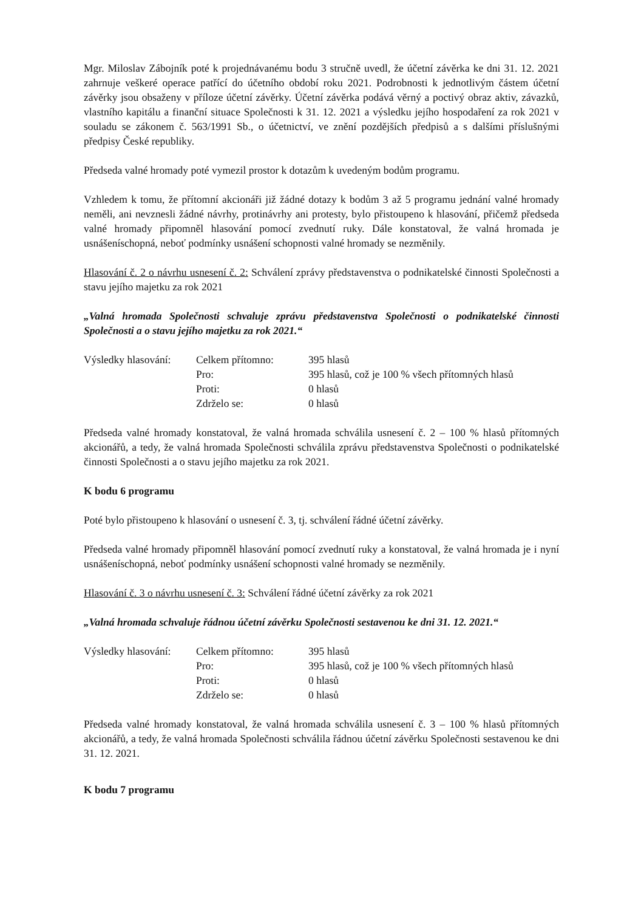Mgr. Miloslav Zábojník poté k projednávanému bodu 3 stručně uvedl, že účetní závěrka ke dni 31. 12. 2021 zahrnuje veškeré operace patřící do účetního období roku 2021. Podrobnosti k jednotlivým částem účetní závěrky jsou obsaženy v příloze účetní závěrky. Účetní závěrka podává věrný a poctivý obraz aktiv, závazků, vlastního kapitálu a finanční situace Společnosti k 31. 12. 2021 a výsledku jejího hospodaření za rok 2021 v souladu se zákonem č. 563/1991 Sb., o účetnictví, ve znění pozdějších předpisů a s dalšími příslušnými předpisy České republiky.
Předseda valné hromady poté vymezil prostor k dotazům k uvedeným bodům programu.
Vzhledem k tomu, že přítomní akcionáři již žádné dotazy k bodům 3 až 5 programu jednání valné hromady neměli, ani nevznesli žádné návrhy, protinávrhy ani protesty, bylo přistoupeno k hlasování, přičemž předseda valné hromady připomněl hlasování pomocí zvednutí ruky. Dále konstatoval, že valná hromada je usnášeníschopná, neboť podmínky usnášení schopnosti valné hromady se nezměnily.
Hlasování č. 2 o návrhu usnesení č. 2: Schválení zprávy představenstva o podnikatelské činnosti Společnosti a stavu jejího majetku za rok 2021
„Valná hromada Společnosti schvaluje zprávu představenstva Společnosti o podnikatelské činnosti Společnosti a o stavu jejího majetku za rok 2021.“
| Výsledky hlasování: | Celkem přítomno: | 395 hlasů |
| | Pro: | 395 hlasů, což je 100 % všech přítomných hlasů |
| | Proti: | 0 hlasů |
| | Zdrželo se: | 0 hlasů |
Předseda valné hromady konstatoval, že valná hromada schválila usnesení č. 2 – 100 % hlasů přítomných akcionářů, a tedy, že valná hromada Společnosti schválila zprávu představenstva Společnosti o podnikatelské činnosti Společnosti a o stavu jejího majetku za rok 2021.
K bodu 6 programu
Poté bylo přistoupeno k hlasování o usnesení č. 3, tj. schválení řádné účetní závěrky.
Předseda valné hromady připomněl hlasování pomocí zvednutí ruky a konstatoval, že valná hromada je i nyní usnášeníschopná, neboť podmínky usnášení schopnosti valné hromady se nezměnily.
Hlasování č. 3 o návrhu usnesení č. 3: Schválení řádné účetní závěrky za rok 2021
„Valná hromada schvaluje řádnou účetní závěrku Společnosti sestavenou ke dni 31. 12. 2021.“
| Výsledky hlasování: | Celkem přítomno: | 395 hlasů |
| | Pro: | 395 hlasů, což je 100 % všech přítomných hlasů |
| | Proti: | 0 hlasů |
| | Zdrželo se: | 0 hlasů |
Předseda valné hromady konstatoval, že valná hromada schválila usnesení č. 3 – 100 % hlasů přítomných akcionářů, a tedy, že valná hromada Společnosti schválila řádnou účetní závěrku Společnosti sestavenou ke dni 31. 12. 2021.
K bodu 7 programu